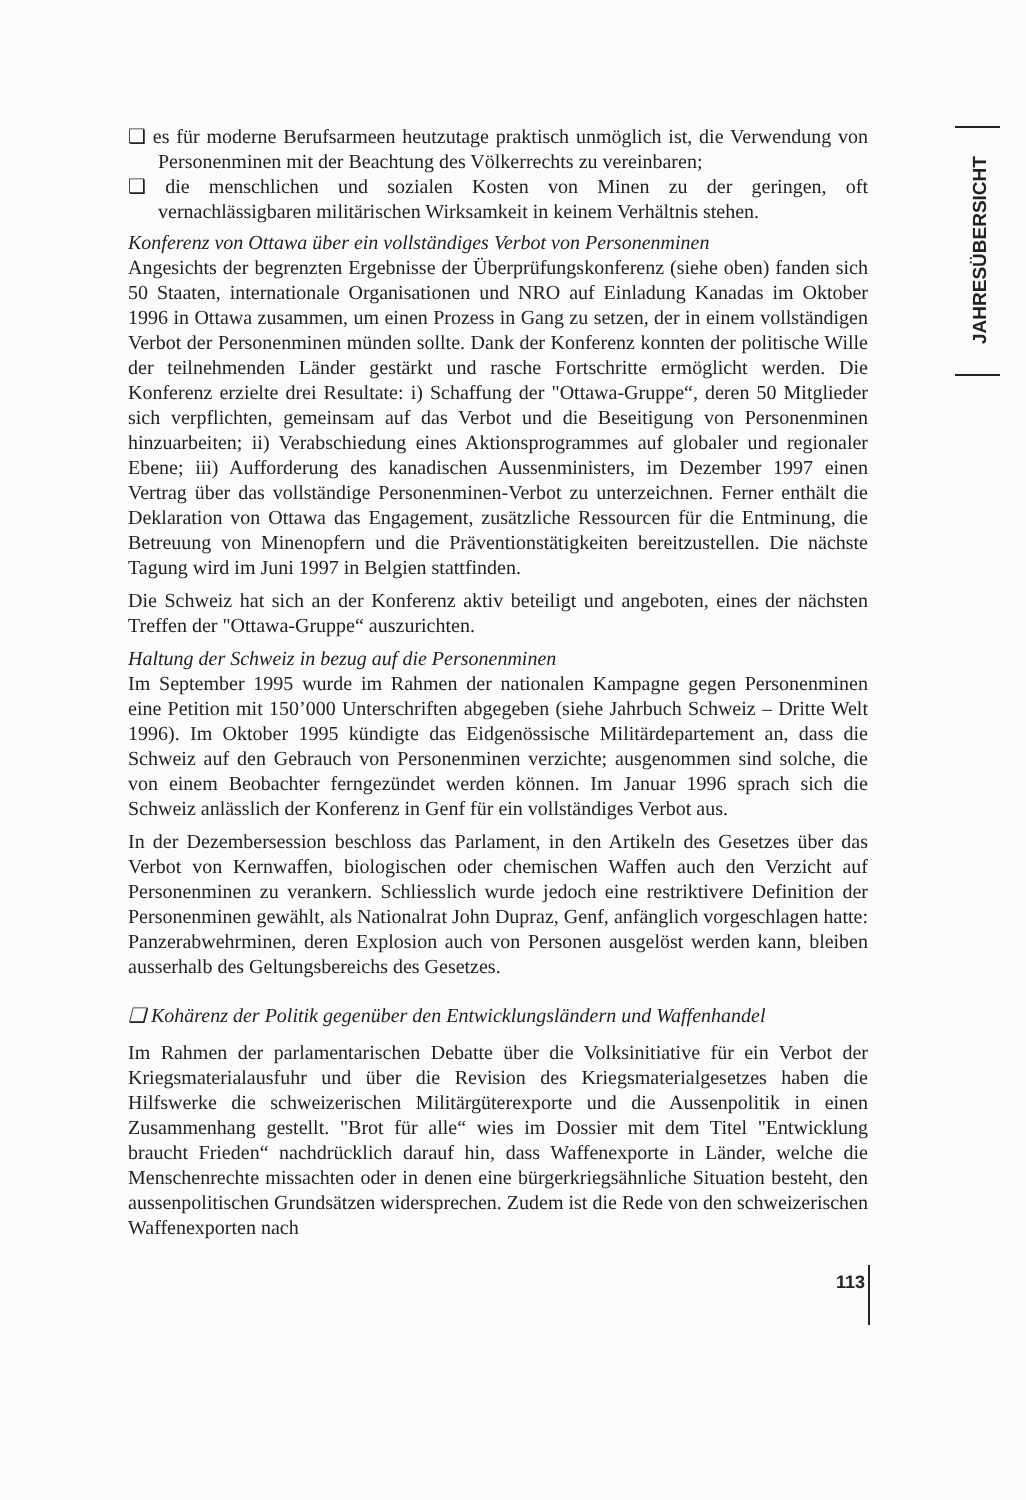❑ es für moderne Berufsarmeen heutzutage praktisch unmöglich ist, die Verwendung von Personenminen mit der Beachtung des Völkerrechts zu vereinbaren;
❑ die menschlichen und sozialen Kosten von Minen zu der geringen, oft vernachlässigbaren militärischen Wirksamkeit in keinem Verhältnis stehen.
Konferenz von Ottawa über ein vollständiges Verbot von Personenminen
Angesichts der begrenzten Ergebnisse der Überprüfungskonferenz (siehe oben) fanden sich 50 Staaten, internationale Organisationen und NRO auf Einladung Kanadas im Oktober 1996 in Ottawa zusammen, um einen Prozess in Gang zu setzen, der in einem vollständigen Verbot der Personenminen münden sollte. Dank der Konferenz konnten der politische Wille der teilnehmenden Länder gestärkt und rasche Fortschritte ermöglicht werden. Die Konferenz erzielte drei Resultate: i) Schaffung der "Ottawa-Gruppe“, deren 50 Mitglieder sich verpflichten, gemeinsam auf das Verbot und die Beseitigung von Personenminen hinzuarbeiten; ii) Verabschiedung eines Aktionsprogrammes auf globaler und regionaler Ebene; iii) Aufforderung des kanadischen Aussenministers, im Dezember 1997 einen Vertrag über das vollständige Personenminen-Verbot zu unterzeichnen. Ferner enthält die Deklaration von Ottawa das Engagement, zusätzliche Ressourcen für die Entminung, die Betreuung von Minenopfern und die Präventionstätigkeiten bereitzustellen. Die nächste Tagung wird im Juni 1997 in Belgien stattfinden.
Die Schweiz hat sich an der Konferenz aktiv beteiligt und angeboten, eines der nächsten Treffen der "Ottawa-Gruppe“ auszurichten.
Haltung der Schweiz in bezug auf die Personenminen
Im September 1995 wurde im Rahmen der nationalen Kampagne gegen Personenminen eine Petition mit 150’000 Unterschriften abgegeben (siehe Jahrbuch Schweiz – Dritte Welt 1996). Im Oktober 1995 kündigte das Eidgenössische Militärdepartement an, dass die Schweiz auf den Gebrauch von Personenminen verzichte; ausgenommen sind solche, die von einem Beobachter ferngezündet werden können. Im Januar 1996 sprach sich die Schweiz anlässlich der Konferenz in Genf für ein vollständiges Verbot aus.
In der Dezembersession beschloss das Parlament, in den Artikeln des Gesetzes über das Verbot von Kernwaffen, biologischen oder chemischen Waffen auch den Verzicht auf Personenminen zu verankern. Schliesslich wurde jedoch eine restriktivere Definition der Personenminen gewählt, als Nationalrat John Dupraz, Genf, anfänglich vorgeschlagen hatte: Panzerabwehrminen, deren Explosion auch von Personen ausgelöst werden kann, bleiben ausserhalb des Geltungsbereichs des Gesetzes.
❑ Kohärenz der Politik gegenüber den Entwicklungsländern und Waffenhandel
Im Rahmen der parlamentarischen Debatte über die Volksinitiative für ein Verbot der Kriegsmaterialausfuhr und über die Revision des Kriegsmaterialgesetzes haben die Hilfswerke die schweizerischen Militärgüterexporte und die Aussenpolitik in einen Zusammenhang gestellt. "Brot für alle“ wies im Dossier mit dem Titel "Entwicklung braucht Frieden“ nachdrücklich darauf hin, dass Waffenexporte in Länder, welche die Menschenrechte missachten oder in denen eine bürgerkriegsähnliche Situation besteht, den aussenpolitischen Grundsätzen widersprechen. Zudem ist die Rede von den schweizerischen Waffenexporten nach
JAHRESÜBERSICHT
113